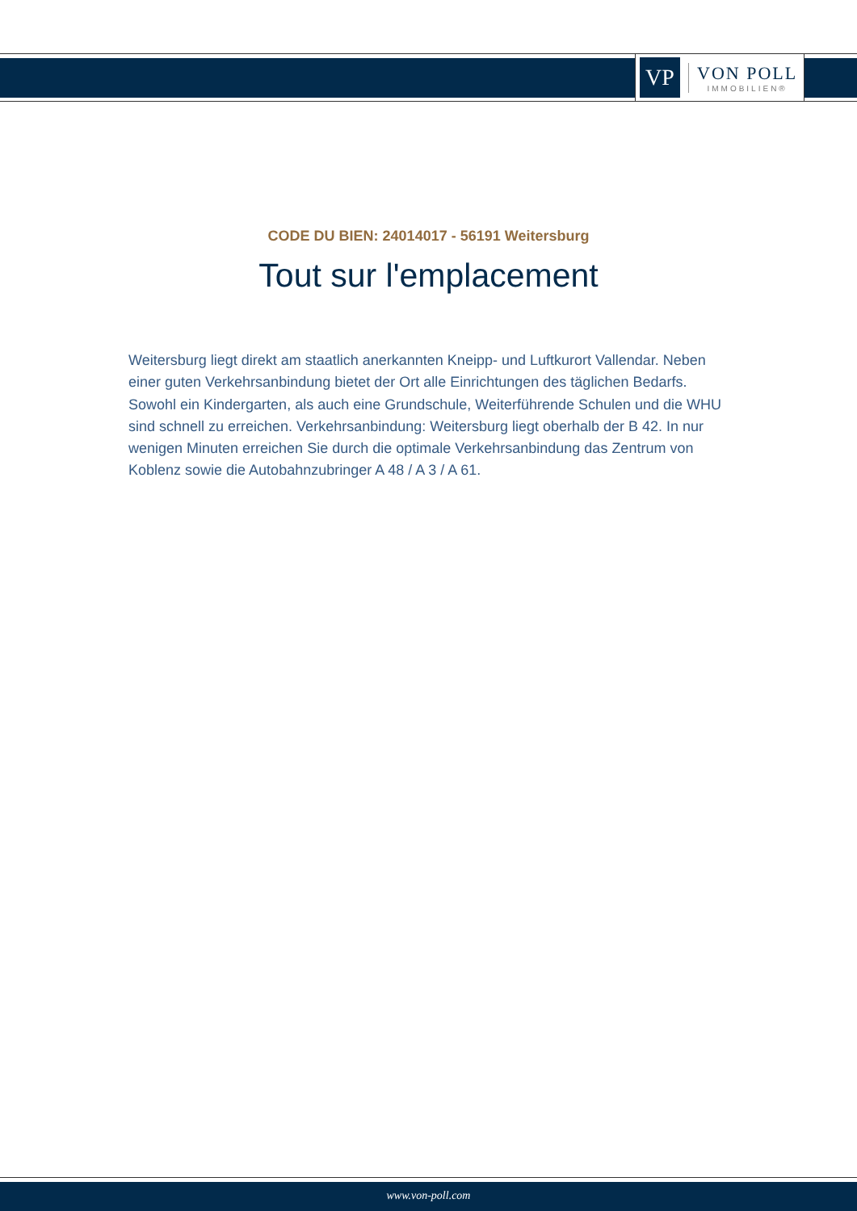VP
VON POLL
IMMOBILIEN®
CODE DU BIEN: 24014017 - 56191 Weitersburg
Tout sur l'emplacement
Weitersburg liegt direkt am staatlich anerkannten Kneipp- und Luftkurort Vallendar. Neben einer guten Verkehrsanbindung bietet der Ort alle Einrichtungen des täglichen Bedarfs. Sowohl ein Kindergarten, als auch eine Grundschule, Weiterführende Schulen und die WHU sind schnell zu erreichen. Verkehrsanbindung: Weitersburg liegt oberhalb der B 42. In nur wenigen Minuten erreichen Sie durch die optimale Verkehrsanbindung das Zentrum von Koblenz sowie die Autobahnzubringer A 48 / A 3 / A 61.
www.von-poll.com